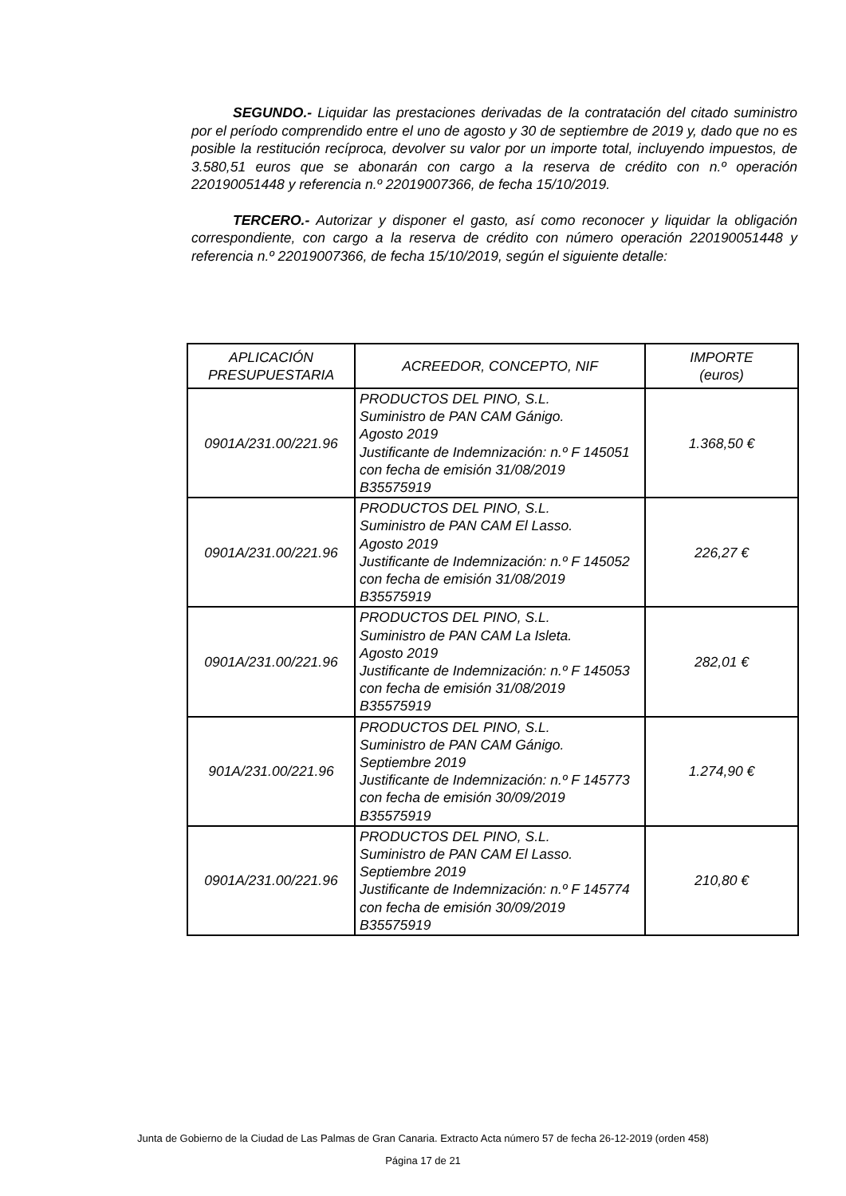SEGUNDO.- Liquidar las prestaciones derivadas de la contratación del citado suministro por el período comprendido entre el uno de agosto y 30 de septiembre de 2019 y, dado que no es posible la restitución recíproca, devolver su valor por un importe total, incluyendo impuestos, de 3.580,51 euros que se abonarán con cargo a la reserva de crédito con n.º operación 220190051448 y referencia n.º 22019007366, de fecha 15/10/2019.
TERCERO.- Autorizar y disponer el gasto, así como reconocer y liquidar la obligación correspondiente, con cargo a la reserva de crédito con número operación 220190051448 y referencia n.º 22019007366, de fecha 15/10/2019, según el siguiente detalle:
| APLICACIÓN PRESUPUESTARIA | ACREEDOR, CONCEPTO, NIF | IMPORTE (euros) |
| --- | --- | --- |
| 0901A/231.00/221.96 | PRODUCTOS DEL PINO, S.L. Suministro de PAN CAM Gánigo. Agosto 2019 Justificante de Indemnización: n.º F 145051 con fecha de emisión 31/08/2019 B35575919 | 1.368,50 € |
| 0901A/231.00/221.96 | PRODUCTOS DEL PINO, S.L. Suministro de PAN CAM El Lasso. Agosto 2019 Justificante de Indemnización: n.º F 145052 con fecha de emisión 31/08/2019 B35575919 | 226,27 € |
| 0901A/231.00/221.96 | PRODUCTOS DEL PINO, S.L. Suministro de PAN CAM La Isleta. Agosto 2019 Justificante de Indemnización: n.º F 145053 con fecha de emisión 31/08/2019 B35575919 | 282,01 € |
| 901A/231.00/221.96 | PRODUCTOS DEL PINO, S.L. Suministro de PAN CAM Gánigo. Septiembre 2019 Justificante de Indemnización: n.º F 145773 con fecha de emisión 30/09/2019 B35575919 | 1.274,90 € |
| 0901A/231.00/221.96 | PRODUCTOS DEL PINO, S.L. Suministro de PAN CAM El Lasso. Septiembre 2019 Justificante de Indemnización: n.º F 145774 con fecha de emisión 30/09/2019 B35575919 | 210,80 € |
Junta de Gobierno de la Ciudad de Las Palmas de Gran Canaria. Extracto Acta número 57 de fecha 26-12-2019 (orden 458)
Página 17 de 21